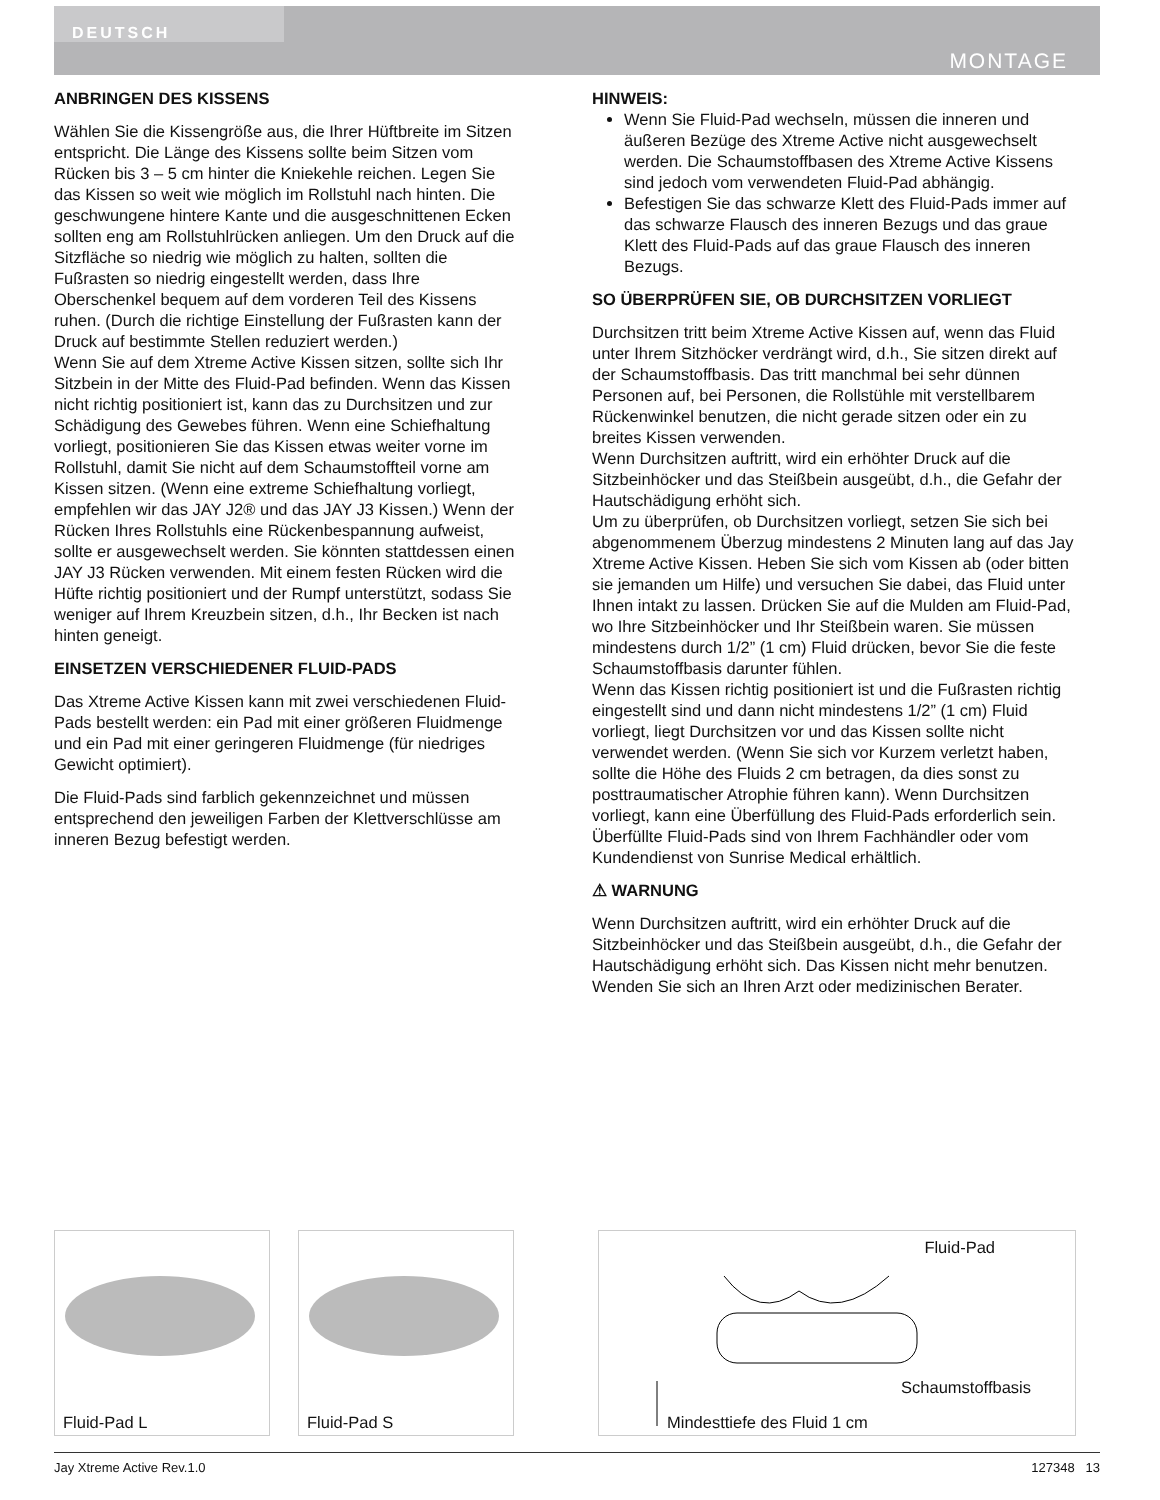DEUTSCH
MONTAGE
ANBRINGEN DES KISSENS
Wählen Sie die Kissengröße aus, die Ihrer Hüftbreite im Sitzen entspricht. Die Länge des Kissens sollte beim Sitzen vom Rücken bis 3 – 5 cm hinter die Kniekehle reichen. Legen Sie das Kissen so weit wie möglich im Rollstuhl nach hinten. Die geschwungene hintere Kante und die ausgeschnittenen Ecken sollten eng am Rollstuhlrücken anliegen. Um den Druck auf die Sitzfläche so niedrig wie möglich zu halten, sollten die Fußrasten so niedrig eingestellt werden, dass Ihre Oberschenkel bequem auf dem vorderen Teil des Kissens ruhen. (Durch die richtige Einstellung der Fußrasten kann der Druck auf bestimmte Stellen reduziert werden.)
Wenn Sie auf dem Xtreme Active Kissen sitzen, sollte sich Ihr Sitzbein in der Mitte des Fluid-Pad befinden. Wenn das Kissen nicht richtig positioniert ist, kann das zu Durchsitzen und zur Schädigung des Gewebes führen. Wenn eine Schiefhaltung vorliegt, positionieren Sie das Kissen etwas weiter vorne im Rollstuhl, damit Sie nicht auf dem Schaumstoffteil vorne am Kissen sitzen. (Wenn eine extreme Schiefhaltung vorliegt, empfehlen wir das JAY J2® und das JAY J3 Kissen.) Wenn der Rücken Ihres Rollstuhls eine Rückenbespannung aufweist, sollte er ausgewechselt werden. Sie könnten stattdessen einen JAY J3 Rücken verwenden. Mit einem festen Rücken wird die Hüfte richtig positioniert und der Rumpf unterstützt, sodass Sie weniger auf Ihrem Kreuzbein sitzen, d.h., Ihr Becken ist nach hinten geneigt.
EINSETZEN VERSCHIEDENER FLUID-PADS
Das Xtreme Active Kissen kann mit zwei verschiedenen Fluid-Pads bestellt werden: ein Pad mit einer größeren Fluidmenge und ein Pad mit einer geringeren Fluidmenge (für niedriges Gewicht optimiert).
Die Fluid-Pads sind farblich gekennzeichnet und müssen entsprechend den jeweiligen Farben der Klettverschlüsse am inneren Bezug befestigt werden.
HINWEIS:
Wenn Sie Fluid-Pad wechseln, müssen die inneren und äußeren Bezüge des Xtreme Active nicht ausgewechselt werden. Die Schaumstoffbasen des Xtreme Active Kissens sind jedoch vom verwendeten Fluid-Pad abhängig.
Befestigen Sie das schwarze Klett des Fluid-Pads immer auf das schwarze Flausch des inneren Bezugs und das graue Klett des Fluid-Pads auf das graue Flausch des inneren Bezugs.
SO ÜBERPRÜFEN SIE, OB DURCHSITZEN VORLIEGT
Durchsitzen tritt beim Xtreme Active Kissen auf, wenn das Fluid unter Ihrem Sitzhöcker verdrängt wird, d.h., Sie sitzen direkt auf der Schaumstoffbasis. Das tritt manchmal bei sehr dünnen Personen auf, bei Personen, die Rollstühle mit verstellbarem Rückenwinkel benutzen, die nicht gerade sitzen oder ein zu breites Kissen verwenden.
Wenn Durchsitzen auftritt, wird ein erhöhter Druck auf die Sitzbeinhöcker und das Steißbein ausgeübt, d.h., die Gefahr der Hautschädigung erhöht sich.
Um zu überprüfen, ob Durchsitzen vorliegt, setzen Sie sich bei abgenommenem Überzug mindestens 2 Minuten lang auf das Jay Xtreme Active Kissen. Heben Sie sich vom Kissen ab (oder bitten sie jemanden um Hilfe) und versuchen Sie dabei, das Fluid unter Ihnen intakt zu lassen. Drücken Sie auf die Mulden am Fluid-Pad, wo Ihre Sitzbeinhöcker und Ihr Steißbein waren. Sie müssen mindestens durch 1/2” (1 cm) Fluid drücken, bevor Sie die feste Schaumstoffbasis darunter fühlen.
Wenn das Kissen richtig positioniert ist und die Fußrasten richtig eingestellt sind und dann nicht mindestens 1/2” (1 cm) Fluid vorliegt, liegt Durchsitzen vor und das Kissen sollte nicht verwendet werden. (Wenn Sie sich vor Kurzem verletzt haben, sollte die Höhe des Fluids 2 cm betragen, da dies sonst zu posttraumatischer Atrophie führen kann). Wenn Durchsitzen vorliegt, kann eine Überfüllung des Fluid-Pads erforderlich sein. Überfüllte Fluid-Pads sind von Ihrem Fachhändler oder vom Kundendienst von Sunrise Medical erhältlich.
⚠ WARNUNG
Wenn Durchsitzen auftritt, wird ein erhöhter Druck auf die Sitzbeinhöcker und das Steißbein ausgeübt, d.h., die Gefahr der Hautschädigung erhöht sich. Das Kissen nicht mehr benutzen. Wenden Sie sich an Ihren Arzt oder medizinischen Berater.
Fluid-Pad L
Fluid-Pad S
Fluid-Pad
Schaumstoffbasis
Mindesttiefe des Fluid 1 cm
Jay Xtreme Active Rev.1.0 127348 13